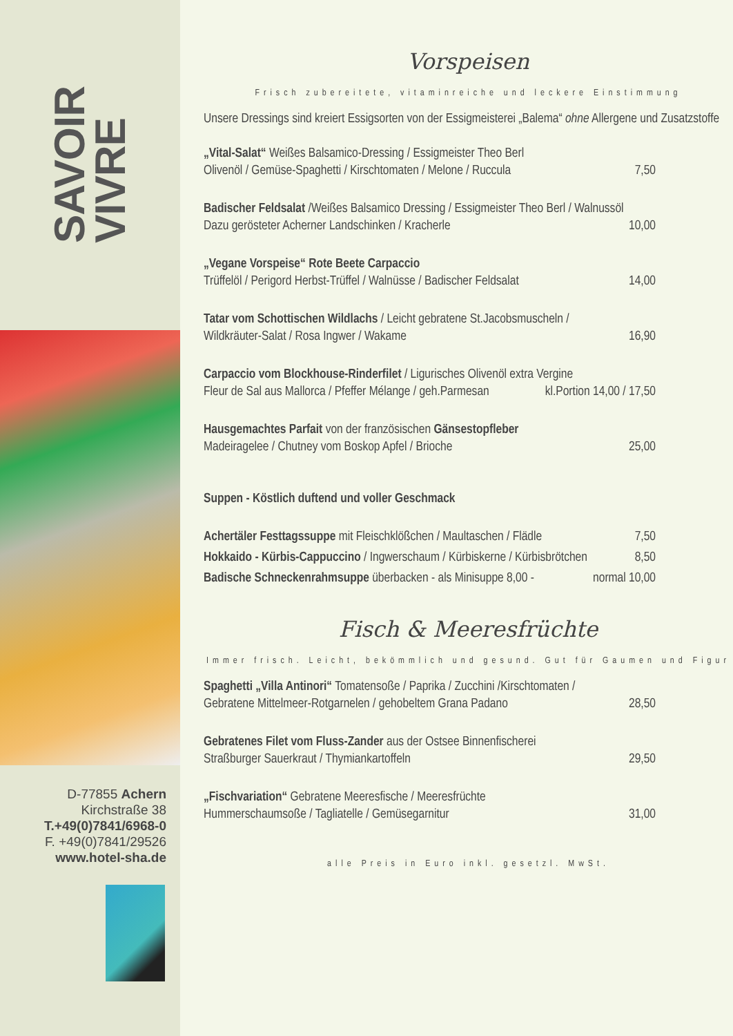SAVOIR
VIVRE
D-77855 Achern
Kirchstraße 38
T.+49(0)7841/6968-0
F. +49(0)7841/29526
www.hotel-sha.de
Vorspeisen
Frisch zubereitete, vitaminreiche und leckere Einstimmung
Unsere Dressings sind kreiert Essigsorten von der Essigmeisterei „Balema“ ohne Allergene und Zusatzstoffe
„Vital-Salat“ Weißes Balsamico-Dressing / Essigmeister Theo Berl
Olivenöl / Gemüse-Spaghetti / Kirschtomaten / Melone / Ruccula 7,50
Badischer Feldsalat /Weißes Balsamico Dressing / Essigmeister Theo Berl / Walnussöl
Dazu gerösteter Acherner Landschinken / Kracherle 10,00
„Vegane Vorspeise“ Rote Beete Carpaccio
Trüffelöl / Perigord Herbst-Trüffel / Walnüsse / Badischer Feldsalat 14,00
Tatar vom Schottischen Wildlachs / Leicht gebratene St.Jacobsmuscheln /
Wildkräuter-Salat / Rosa Ingwer / Wakame 16,90
Carpaccio vom Blockhouse-Rinderfilet / Ligurisches Olivenöl extra Vergine
Fleur de Sal aus Mallorca / Pfeffer Mélange / geh.Parmesan kl.Portion 14,00 / 17,50
Hausgemachtes Parfait von der französischen Gänsestopfleber
Madeiragelee / Chutney vom Boskop Apfel / Brioche 25,00
Suppen - Köstlich duftend und voller Geschmack
Achertäler Festtagssuppe mit Fleischklößchen / Maultaschen / Flädle 7,50
Hokkaido - Kürbis-Cappuccino / Ingwerschaum / Kürbiskerne / Kürbisbrötchen 8,50
Badische Schneckenrahmsuppe überbacken - als Minisuppe 8,00 - normal 10,00
Fisch & Meeresfrüchte
Immer frisch. Leicht, bekömmlich und gesund. Gut für Gaumen und Figur
Spaghetti „Villa Antinori“ Tomatensoße / Paprika / Zucchini /Kirschtomaten /
Gebratene Mittelmeer-Rotgarnelen / gehobeltem Grana Padano 28,50
Gebratenes Filet vom Fluss-Zander aus der Ostsee Binnenfischerei
Straßburger Sauerkraut / Thymiankartoffeln 29,50
„Fischvariation“ Gebratene Meeresfische / Meeresfrüchte
Hummerschaumsoße / Tagliatelle / Gemüsegarnitur 31,00
alle Preis in Euro inkl. gesetzl. MwSt.